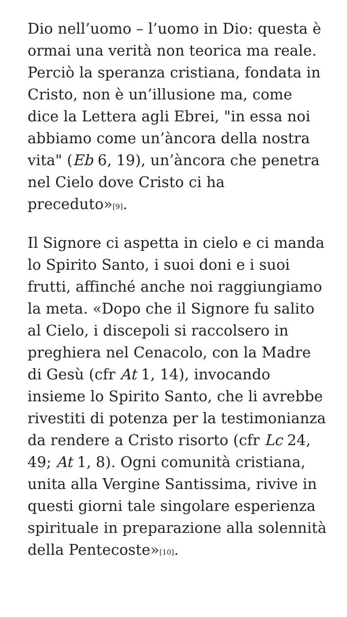Dio nell’uomo – l’uomo in Dio: questa è ormai una verità non teorica ma reale. Perciò la speranza cristiana, fondata in Cristo, non è un’illusione ma, come dice la Lettera agli Ebrei, "in essa noi abbiamo come un’àncora della nostra vita" (Eb 6, 19), un’àncora che penetra nel Cielo dove Cristo ci ha preceduto»<sup>[9]</sup>.
Il Signore ci aspetta in cielo e ci manda lo Spirito Santo, i suoi doni e i suoi frutti, affinché anche noi raggiungiamo la meta. «Dopo che il Signore fu salito al Cielo, i discepoli si raccolsero in preghiera nel Cenacolo, con la Madre di Gesù (cfr At 1, 14), invocando insieme lo Spirito Santo, che li avrebbe rivestiti di potenza per la testimonianza da rendere a Cristo risorto (cfr Lc 24, 49; At 1, 8). Ogni comunità cristiana, unita alla Vergine Santissima, rivive in questi giorni tale singolare esperienza spirituale in preparazione alla solennità della Pentecoste»<sup>[10]</sup>.